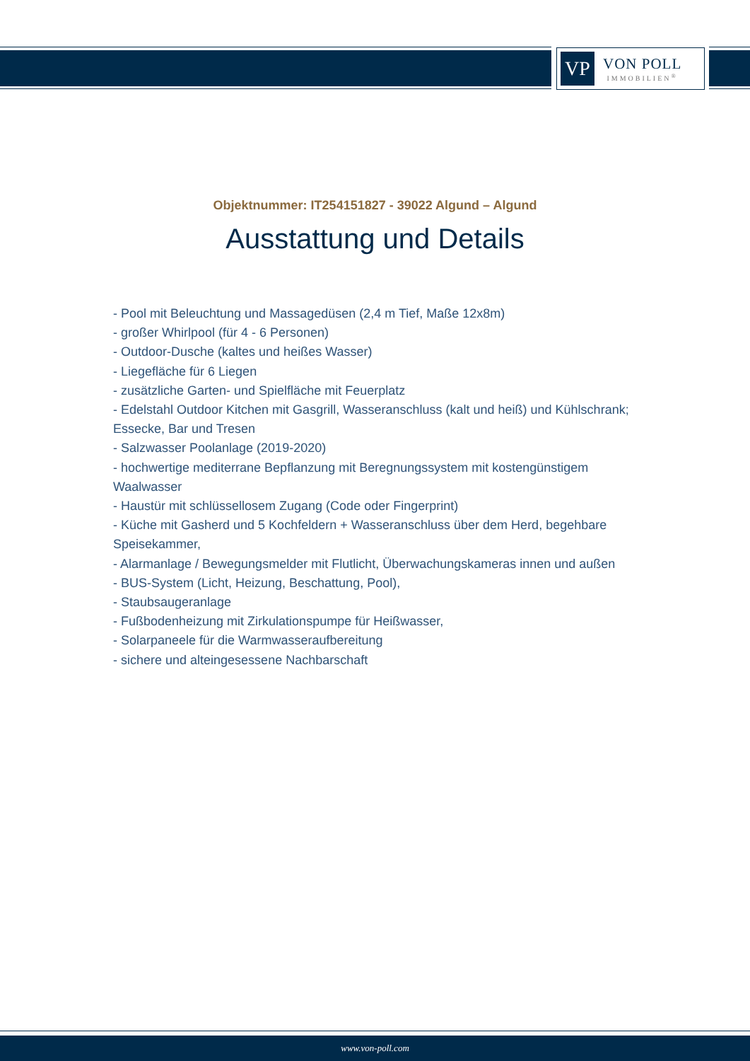VP
VON POLL
IMMOBILIEN<sup>®</sup>
Objektnummer: IT254151827 - 39022 Algund – Algund
Ausstattung und Details
- Pool mit Beleuchtung und Massagedüsen (2,4 m Tief, Maße 12x8m)
- großer Whirlpool (für 4 - 6 Personen)
- Outdoor-Dusche (kaltes und heißes Wasser)
- Liegefläche für 6 Liegen
- zusätzliche Garten- und Spielfläche mit Feuerplatz
- Edelstahl Outdoor Kitchen mit Gasgrill, Wasseranschluss (kalt und heiß) und Kühlschrank; Essecke, Bar und Tresen
- Salzwasser Poolanlage (2019-2020)
- hochwertige mediterrane Bepflanzung mit Beregnungssystem mit kostengünstigem Waalwasser
- Haustür mit schlüssellosem Zugang (Code oder Fingerprint)
- Küche mit Gasherd und 5 Kochfeldern + Wasseranschluss über dem Herd, begehbare Speisekammer,
- Alarmanlage / Bewegungsmelder mit Flutlicht, Überwachungskameras innen und außen
- BUS-System (Licht, Heizung, Beschattung, Pool),
- Staubsaugeranlage
- Fußbodenheizung mit Zirkulationspumpe für Heißwasser,
- Solarpaneele für die Warmwasseraufbereitung
- sichere und alteingesessene Nachbarschaft
www.von-poll.com